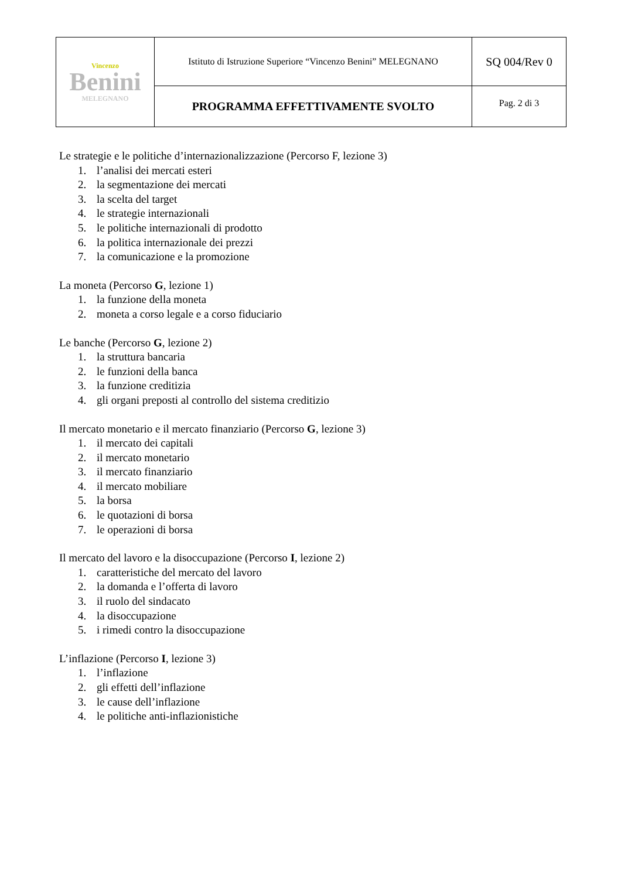| Vincenzo Benini MELEGNANO | Istituto di Istruzione Superiore “Vincenzo Benini” MELEGNANO | SQ 004/Rev 0 |
| | PROGRAMMA EFFETTIVAMENTE SVOLTO | Pag. 2 di 3 |
Le strategie e le politiche d’internazionalizzazione (Percorso F, lezione 3)
1. l’analisi dei mercati esteri
2. la segmentazione dei mercati
3. la scelta del target
4. le strategie internazionali
5. le politiche internazionali di prodotto
6. la politica internazionale dei prezzi
7. la comunicazione e la promozione
La moneta (Percorso G, lezione 1)
1. la funzione della moneta
2. moneta a corso legale e a corso fiduciario
Le banche (Percorso G, lezione 2)
1. la struttura bancaria
2. le funzioni della banca
3. la funzione creditizia
4. gli organi preposti al controllo del sistema creditizio
Il mercato monetario e il mercato finanziario (Percorso G, lezione 3)
1. il mercato dei capitali
2. il mercato monetario
3. il mercato finanziario
4. il mercato mobiliare
5. la borsa
6. le quotazioni di borsa
7. le operazioni di borsa
Il mercato del lavoro e la disoccupazione (Percorso I, lezione 2)
1. caratteristiche del mercato del lavoro
2. la domanda e l’offerta di lavoro
3. il ruolo del sindacato
4. la disoccupazione
5. i rimedi contro la disoccupazione
L’inflazione (Percorso I, lezione 3)
1. l’inflazione
2. gli effetti dell’inflazione
3. le cause dell’inflazione
4. le politiche anti-inflazionistiche